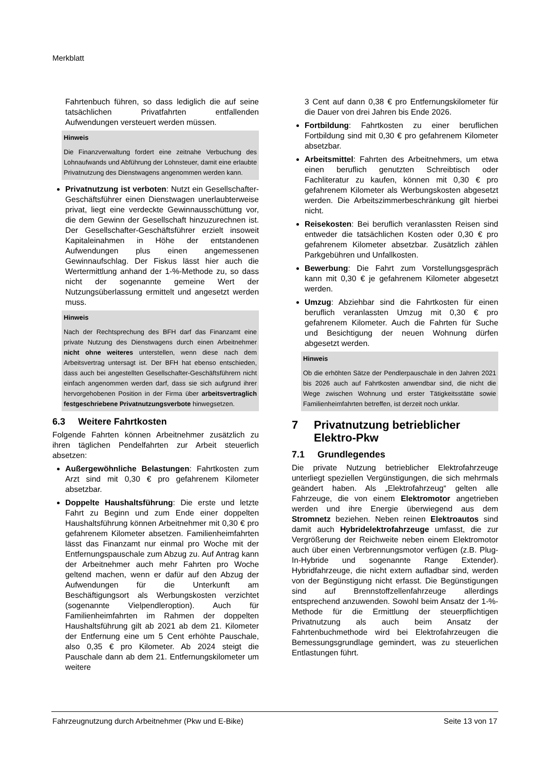Merkblatt
Fahrtenbuch führen, so dass lediglich die auf seine tatsächlichen Privatfahrten entfallenden Aufwendungen versteuert werden müssen.
Hinweis
Die Finanzverwaltung fordert eine zeitnahe Verbuchung des Lohnaufwands und Abführung der Lohnsteuer, damit eine erlaubte Privatnutzung des Dienstwagens angenommen werden kann.
Privatnutzung ist verboten: Nutzt ein Gesellschafter-Geschäftsführer einen Dienstwagen unerlaubterweise privat, liegt eine verdeckte Gewinnausschüttung vor, die dem Gewinn der Gesellschaft hinzuzurechnen ist. Der Gesellschafter-Geschäftsführer erzielt insoweit Kapitaleinahmen in Höhe der entstandenen Aufwendungen plus einen angemessenen Gewinnaufschlag. Der Fiskus lässt hier auch die Wertermittlung anhand der 1-%-Methode zu, so dass nicht der sogenannte gemeine Wert der Nutzungsüberlassung ermittelt und angesetzt werden muss.
Hinweis
Nach der Rechtsprechung des BFH darf das Finanzamt eine private Nutzung des Dienstwagens durch einen Arbeitnehmer nicht ohne weiteres unterstellen, wenn diese nach dem Arbeitsvertrag untersagt ist. Der BFH hat ebenso entschieden, dass auch bei angestellten Gesellschafter-Geschäftsführern nicht einfach angenommen werden darf, dass sie sich aufgrund ihrer hervorgehobenen Position in der Firma über arbeitsvertraglich festgeschriebene Privatnutzungsverbote hinwegsetzen.
6.3 Weitere Fahrtkosten
Folgende Fahrten können Arbeitnehmer zusätzlich zu ihren täglichen Pendelfahrten zur Arbeit steuerlich absetzen:
Außergewöhnliche Belastungen: Fahrtkosten zum Arzt sind mit 0,30 € pro gefahrenem Kilometer absetzbar.
Doppelte Haushaltsführung: Die erste und letzte Fahrt zu Beginn und zum Ende einer doppelten Haushaltsführung können Arbeitnehmer mit 0,30 € pro gefahrenem Kilometer absetzen. Familienheimfahrten lässt das Finanzamt nur einmal pro Woche mit der Entfernungspauschale zum Abzug zu. Auf Antrag kann der Arbeitnehmer auch mehr Fahrten pro Woche geltend machen, wenn er dafür auf den Abzug der Aufwendungen für die Unterkunft am Beschäftigungsort als Werbungskosten verzichtet (sogenannte Vielpendleroption). Auch für Familienheimfahrten im Rahmen der doppelten Haushaltsführung gilt ab 2021 ab dem 21. Kilometer der Entfernung eine um 5 Cent erhöhte Pauschale, also 0,35 € pro Kilometer. Ab 2024 steigt die Pauschale dann ab dem 21. Entfernungskilometer um weitere
3 Cent auf dann 0,38 € pro Entfernungskilometer für die Dauer von drei Jahren bis Ende 2026.
Fortbildung: Fahrtkosten zu einer beruflichen Fortbildung sind mit 0,30 € pro gefahrenem Kilometer absetzbar.
Arbeitsmittel: Fahrten des Arbeitnehmers, um etwa einen beruflich genutzten Schreibtisch oder Fachliteratur zu kaufen, können mit 0,30 € pro gefahrenem Kilometer als Werbungskosten abgesetzt werden. Die Arbeitszimmerbeschränkung gilt hierbei nicht.
Reisekosten: Bei beruflich veranlassten Reisen sind entweder die tatsächlichen Kosten oder 0,30 € pro gefahrenem Kilometer absetzbar. Zusätzlich zählen Parkgebühren und Unfallkosten.
Bewerbung: Die Fahrt zum Vorstellungsgespräch kann mit 0,30 € je gefahrenem Kilometer abgesetzt werden.
Umzug: Abziehbar sind die Fahrtkosten für einen beruflich veranlassten Umzug mit 0,30 € pro gefahrenem Kilometer. Auch die Fahrten für Suche und Besichtigung der neuen Wohnung dürfen abgesetzt werden.
Hinweis
Ob die erhöhten Sätze der Pendlerpauschale in den Jahren 2021 bis 2026 auch auf Fahrtkosten anwendbar sind, die nicht die Wege zwischen Wohnung und erster Tätigkeitsstätte sowie Familienheimfahrten betreffen, ist derzeit noch unklar.
7 Privatnutzung betrieblicher Elektro-Pkw
7.1 Grundlegendes
Die private Nutzung betrieblicher Elektrofahrzeuge unterliegt speziellen Vergünstigungen, die sich mehrmals geändert haben. Als „Elektrofahrzeug“ gelten alle Fahrzeuge, die von einem Elektromotor angetrieben werden und ihre Energie überwiegend aus dem Stromnetz beziehen. Neben reinen Elektroautos sind damit auch Hybridelektrofahrzeuge umfasst, die zur Vergrößerung der Reichweite neben einem Elektromotor auch über einen Verbrennungsmotor verfügen (z.B. Plug-In-Hybride und sogenannte Range Extender). Hybridfahrzeuge, die nicht extern aufladbar sind, werden von der Begünstigung nicht erfasst. Die Begünstigungen sind auf Brennstoffzellenfahrzeuge allerdings entsprechend anzuwenden. Sowohl beim Ansatz der 1-%-Methode für die Ermittlung der steuerpflichtigen Privatnutzung als auch beim Ansatz der Fahrtenbuchmethode wird bei Elektrofahrzeugen die Bemessungsgrundlage gemindert, was zu steuerlichen Entlastungen führt.
Fahrzeugnutzung durch Arbeitnehmer (Pkw und E-Bike) Seite 13 von 17